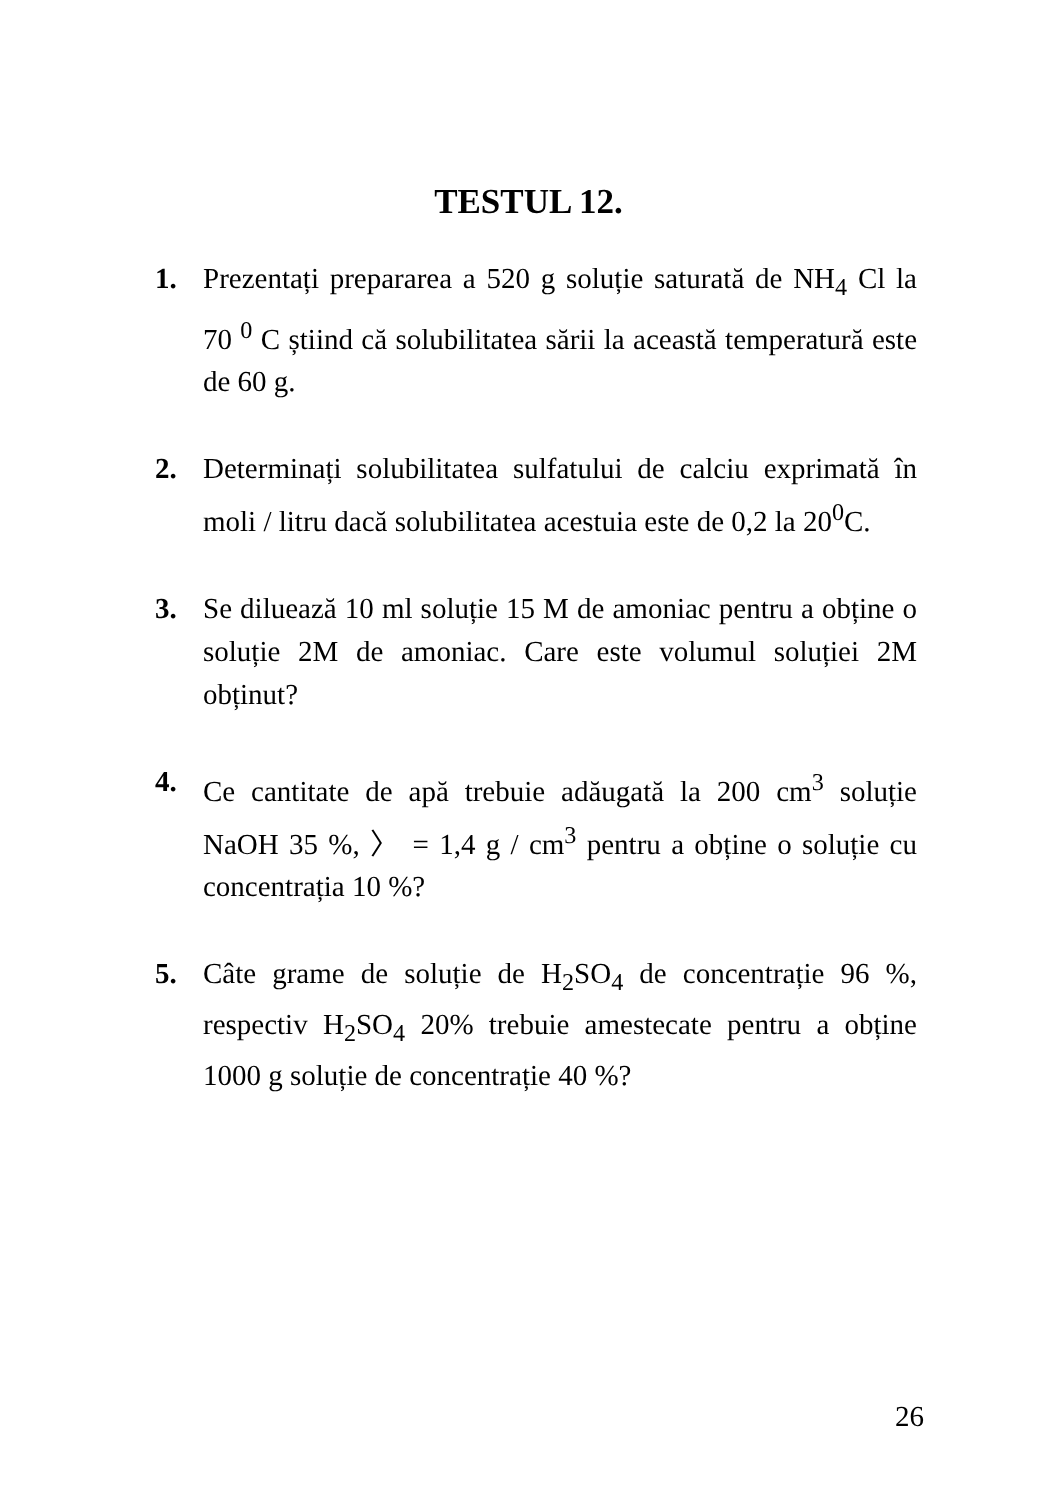TESTUL 12.
1. Prezentați prepararea a 520 g soluție saturată de NH<sub>4</sub> Cl la 70 <sup>0</sup> C știind că solubilitatea sării la această temperatură este de 60 g.
2. Determinați solubilitatea sulfatului de calciu exprimată în moli / litru dacă solubilitatea acestuia este de 0,2 la 20<sup>0</sup>C.
3. Se diluează 10 ml soluție 15 M de amoniac pentru a obține o soluție 2M de amoniac. Care este volumul soluției 2M obținut?
4. Ce cantitate de apă trebuie adăugată la 200 cm<sup>3</sup> soluție NaOH 35 %, 〉 = 1,4 g / cm<sup>3</sup> pentru a obține o soluție cu concentrația 10 %?
5. Câte grame de soluție de H<sub>2</sub>SO<sub>4</sub> de concentrație 96 %, respectiv H<sub>2</sub>SO<sub>4</sub> 20% trebuie amestecate pentru a obține 1000 g soluție de concentrație 40 %?
26